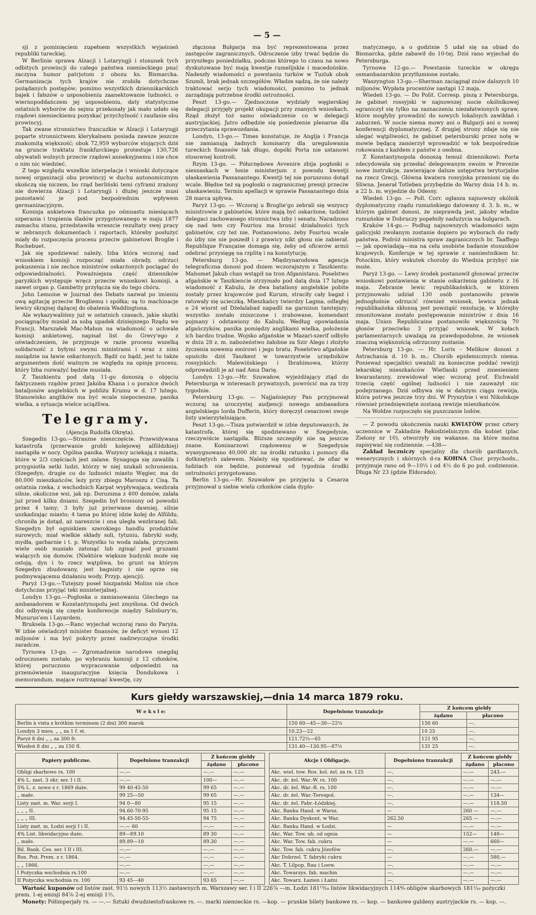— 5 —
sji z pominięciem zupełnem wszystkich wyjaśnień republiki tureckiej.
W Berlinie sprawa Alzacji i Lotaryngji i stosunek tych odbitych prowincji do całego państwa niemieckiego psuć zaczyna humor patrjotom z obozu ks. Bismarcka. Germanizacja tych krajów nie zrobiła dotychczas pożądanych postępów; pomimo wszystkich dziennikarskich bajek i fałszów o usposobieniu zaanektowanie ludności, o wiernopoddańczem jej usposobieniu, daty statystyczne ostatnich wyborów do sejmu przekonały jak mało udało się rządowi niemieckiemu pozyskać przychylność i zaufanie obu prowincyj.
Tak zwane stronnictwo francuzkie w Alzacji i Lotaryngji poparte stronnictwem klerykalnem posiada zawsze jeszcze znakomitą większość; obok 72,959 wyborców stojących dziś na gruncie traktatu frankfurckiego protestuje 130,726 obywateli wolnych przeciw rządowi anneksyjnemu i nie chce o nim nic wiedzieć.
Z tego względu wszelkie interpelacje i wnioski dotyczące nowej organizacji obu prowincyj w duchu autonomicznym skończą się niczem, bo rząd berliński temi cyframi zrażony nie dowierza Alzacji i Lotaryngji i dłużej jeszcze musi pozostawić je pod bezpośrednim wpływem germanizacyjnym.
Komisja ankietowa francuzka po ośmnastu miesiącach szperania i tropienia śladów przygotowanego w maju 1877 zamachu stanu, przedstawiła wreszcie rezultaty swej pracy w zebranych dokumentach i raportach, któreby posłużyć miały do rozpoczęcia procesu przeciw gabinetowi Broglie i Rochebuet.
Jak się spodziewać należy, Izba która wczoraj nad wnioskiem komisji rozpocząć miała obrady, odrzuci pokuszenia i nie zechce ministrów oskarżonych pociągać do odpowiedzialności. Poważniejsza część dzienników paryzkich występuje wręcz przeciw wnioskowi komisji, a nawet organ p. Gambetty przyłącza się do tego chóru.
John Lemoine w Journal des Debats nazwał po imieniu ową agitację przeciw Brogliemu i spółka; są to machinacje lewicy skrajnej dążącej do obalenia Waddingtona.
Ale wykazywaliśmy już w ostatnich czasach, jakie skutki pociągnąćby musiał za sobą upadek dzisiejszego Rządu we Francji. Marszałek Mac-Mahon na wiadomość o uchwale komisji ankietowej, napisał list do Grevy'ego z oświadczeniem, że przyjmuje w razie procesu wszelką solidarność z byłymi swymi ministrami i wraz z nimi zasiądzie na ławie oskarżonych. Bądź co bądź, jest to także argumentem dość ważnym ze względu na opinję procesu, który Izba rozważyć będzie musiała.
Z Taszkientu pod datą 11-go donoszą o objęciu faktycznem rządów przez Jakóba Khana i o porażce dwóch bataljonów angielskich w pobliżu Krumu w d. 17 lutego. Stanowisko anglików ma być wcale niepocieszne, panika wielka, a sytuacja wielce uciążliwa.
Telegramy.
(Ajencja Rudolfa Okręta).
Szegedin 13-go.—Straszne nieszczęście. Przewidywana katastrofa (przerwanie grobli kolejowej alföldzkiej) nastąpiła w nocy. Ogólna panika. Wszyscy uciekają z miasta, które w 2/3 częściach jest zalane. Synagoga się zawaliła i przygniotła setki ludzi, którzy w niej szukali schronienia. (Szegedyn, drugie co do ludności miasto Węgier, ma do 80,000 mieszkańców, leży przy zbiegu Maroszu z Cisą. Ta ostatnia rzeka, z wschodnich Karpat wypływająca, wezbrała silnie, okoliczne wsi, jak np. Dorozsma z 400 domów, zalała już przed kilku dniami. Szegedin był broniony od powodzi przez 4 tamy; 3 były już przerwane dawniej, silnie uszkadzając miasto; 4 tama po której idzie kolej do Alföldu, chroniła je dotąd, aż nareszcie i ona uległa wezbranej fali. Szegedyn był ogniskiem szerokiego handlu produktów surowych; miał wielkie składy soli, tytuniu, fabryki sody, mydła, garbarnie i t. p. Wszystko to woda zalała, przyczem wiele osób musiało zatonąć lub zginąć pod gruzami walących się domów. (Niektóre większe budynki może się ostoją, dyn i to rzecz wątpliwa, bo grunt na którym Szegedyn zbudowany, jest bagnisty i nie oprze się podmywającemu działaniu wody. Przyp. ajencji).
Paryż 13-go.—Tutejszy poseł hiszpański Molins nie chce dotychczas przyjąć teki ministerjalnej.
Londyn 13-go.—Pogłoska o zamianowaniu Göschego na ambasadorem w Konstantynopolu jest zmyślona. Od dwóch dni odbywają się częste konferencje między Salisbury'm, Musurus'em i Layardem.
Bruksela 13-go.—Ranc wyjechał wczoraj rano do Paryża. W izbie oświadczył minister finansów, że deficyt wynosi 12 miljonów i ma być pokryty przez nadzwyczajne środki zaradcze.
Tyrnowa 13-go. — Zgromadzenie narodowe onegdaj odroczonem zostało, po wybraniu komisji z 12 członków, której poruczono wypracowanie odpowiedzi na przemówienie inauguracyjne księcia Dondukowa i memorandum, mające roztrząsnąć kwestję, czy
złączona Bułgarja ma być reprezentowana przez zastępców zagranicznych. Odroczenie izby trwać będzie do przyszłego poniedziałku, podczas którego to czasu na nowo dyskutowane być mają kwestje rumelijskie i macedońskie. Nadeszły wiadomości o powstaniu turków w Tuzluk obok Szumli, brak jednak szczegółów. Władze sądzą, że nie należy traktować serjo tych wiadomości, pomimo to jednak zarządzają potrzebne środki ostrożności.
Peszt 13-go.— Zjednoczone wydziały węgierskiej delegacji przyjęły projekt okupacji przy znanych wnioskach. Rząd złożył toż samo oświadczenie co w delegacji austryjackiej. Jutro odbędzie się posiedzenie plenarne dla przeczytania sprawozdania.
Londyn, 13-go.— Times konstatuje, że Anglja i Francja nie zamianują żadnych komisarzy dla uregulowania tureckich finansów tak długo, dopóki Porta nie ustanowi stosownej kontroli.
Rzym 13-go. — Półurzędowe Avvenire zbija pogłoski o niesnaskach w łonie ministerjum z powodu kwestji ułaskawienia Passanantego. Kwestji tej nie poruszono dotąd wcale. Błędne też są pogłoski o zagranicznej pressji przeciw ułaskawieniu. Termin apellacji w sprawie Passanantego dnia 28 marca upływa.
Paryż 13-go. — Wczoraj u Broglie'go zebrali się wszyscy ministrowie z gabinetów, które mają być oskarżone, tudzież delegaci zachowanego stronnictwa izby i senatu. Naradzono się nad tem czy Fourtou ma bronić działalności tych gabinetów, czy też nie. Postanowiono, żeby Fourtou wcale do izby nie nie poszedł i z prawicy nikt głosu nie zabierał. Republique Française domaga się, żeby od oficerów armii odebrać przysięgę na rzplitę i na konstytucję.
Petersburg 13-go. — Międzynarodowa agencja telegraficzna donosi pod dniem wczorajszym z Taszkientu: Mahomet Jakub chan wstąpił na tron Afganistanu. Poselstwo afgańskie w Taszkiencie otrzymało pod datą dnia 17 lutego wiadomość z Kabulu, że dwa bataliony angielskie pobite zostały przez krajowców pod Kurum, straciły cały bagaż i ratowały się ucieczką. Mieszkańcy twierdzy Lagma, odległej o 24 wiorst od Dżelalabad napadli na garnizon tamtejszy; wszystko zostało zniszczone i zrabowane, komendant pojmany i odstawiony do Kabulu. Według opowiadania afgańczyków, panika pomiędzy anglikami wielka, położenie ich bardzo trudne. Wojsko afgańskie w Mazari-szerif odbyło w dniu 28 z. m. nabożeństwo żałobne za Szir Alego i złożyło życzenia nowemu emirowi i jego bratu. Poselstwo afgańskie opuściło dziś Taszkent w towarzystwie urzędników rossyjskich: Malewińskiego i Ibrahimowa, którzy odprowadzili je aż nad Amu Darię.
Londyn 13-go.—Hr. Szuwałow, wyjeżdżający ztąd do Petersburga w interesach prywatnych, powrócić ma za trzy tygodnie.
Petersburg 13-go. — Najjaśniejszy Pan przyjmował wczoraj na uroczystej audjencji nowego ambasadora angielskiego lorda Dufferin, który doręczył cesarzowi swoje listy uwierzytelniające.
Peszt 13-go.—Tisza potwierdził w izbie deputowanych, że katastrofa, której się spodziewano w Szegedynie, rzeczywiście nastąpiła. Bliższe szczegóły nie są jeszcze znane. Komisarzowi rządowemu w Szegedynie wyasygnowano 40,000 złr. na środki ratunku i pomocy dla dotkniętych zalewem. Należy się spodziewać, że ofiar w ludziach nie będzie, ponieważ od tygodnia środki ostrożności przygotowano.
Berlin 13-go.—Hr. Szuwałow po przyjęciu u Cesarza przyjmował u siebie wielu członków ciała dyplo-
matycznego, a o godzinie 5 udał się na obiad do Bismarcka, gdzie zabawił do 10-tej. Dziś rano wyjechał do Petersburga.
Tyrnowa 12-go.— Powstanie tureckie w okręgu osmanbazarskim przytłumione zostało.
Waszyngton 13-go.—Sherman zaciągnął znów dalszych 10 miljonów. Wypłata procentów nastąpi 12 maja.
Wiedeń 13-go. — Do Polit. Corresp. piszą z Petersburga, że gabinet rossyjski w najnowszej nocie okólnikowej ograniczył się tylko na zaznaczeniu niezałatwionych spraw, które mogłyby prowadzić do nowych lokalnych zawikłań i zaburzeń. W nocie niema mowy ani o Bulgarji ani o nowej konferencji dyplomatycznej. Z drugiej strony zdaje się nie ulegać wątpliwości, że gabinet petersburski przez notę w mowie będącą zamierzył wprowadzić w tok bezpośrednie rokowania z każdem z państw z osobna.
Z Konstantynopola donoszą temuż dziennikowi: Porta zdecydowała się przesłać delegowanym swoim w Prevezie nowe instrukcje, zawierające dalsze ustępstwa terytorjalne na rzecz Grecji. Główna kwatera rossyjska przeniosi się do Sliwna. Jenerał Totleben przybędzie do Warny dnia 14 b. m. a 22 b. m. wyjedzie do Odessy.
Wiedeń 13-go. — Poll. Corr. ogłasza najnowszy okólnik dyplomatyczny rządu rumuńskiego datowany d. 3. b. m., w którym gabinet donosi, że nieprawdą jest, jakoby władze rumuńskie w Dobruczy popełniły nadużycia na bulgarach.
Kraków 14-go.— Podług najnowszych wiadomości sejm galicyjski zwołanym zostanie dopiero po wyborach do rady państwa. Podróż ministra spraw zagranicznych br. Taaffego — jak opowiadają—ma na celu osobiste badanie stosunków krajowych. Konferuje w tej sprawie z namiestnikiem hr. Potockim, który wskutek choroby do Wiednia przybyć nie może.
Paryż 13-go. — Lewy środek postanowił głosować przeciw wnioskowi postawienia w stanie oskarżenia gabinetu z 16 maja. Zebranie lewic republikańskich, w którem przyjmowało udział 130 osób postanowiło prawie jednogłośnie odrzucić również wniosek, lewica jednak republikańska skłonną jest powziąść rezolucję, w którejby zmonitowane zostało postępowanie ministrów z dnia 16 maja. Union Republicaine postanowiło większością 70 głosów przeciwko 3 przyjąć wniosek. W kołach parlamentarnych uważają za prawdopodobne, że wniosek znaczną większością odrzucony zostanie.
Petersburg 13-go. — Hr. Loris - Melikow donosi z Astrachania d. 10 b. m.: Chorób epidemicznych niema. Ponieważ specjaliści uważali za konieczne poddać rewizji lekarskiej mieszkańców Wietlanki przed zniesieniem kwarantanny, zrewidował więc wczoraj prof. Eichwald trzecią część ogólnej ludności i nie zauważył nic podejrzanego. Dziś odbywa się w dalszym ciągu rewizja, która potrwa jeszcze trzy dni. W Pryszybie i wsi Nikolskoje również przedsięwzięte zostaną rewizje mieszkańców.
Na Wołdze rozpoczęło się puszczanie lodów.
— Z powodu ukończenia nauki KWIATÓW przez cztery uczennice w Zakładzie Rękodzielniczym dla kobiet (plac Zielony nr 10), otworzyły się wakanse, na które można zapisywać się codziennie. —438—
Zakład leczniczy specjalny dla chorób gardlanych, wenerycznych i skórnych d-ra KOHNA Chor. przychodn., przyjmuje rano od 9—10½ i od 4½ do 6 po poł. codziennie. Długa Nr 23 (gdzie Eldorado).
Kurs giełdy warszawskiej,—dnia 14 marca 1879 roku.
| W e k s l e: | Dopełnione tranzakcje | Z końcem giełdy | |
| --- | --- | --- | --- |
| | | żądano | płacono |
| Berlin à vista z krótkim terminem (2 dni) 300 marek | 150 60—45—30—22½ | 150 60 | —. |
| Londyn 3 mies. „ „ za 1 f. st. | 10.23—22 | 10 25 | —. |
| Paryż 8 dni „ „ za 300 fr. | 121.72½—65 | 121 95 | —. |
| Wiedeń 8 dni „ „ za 150 fl. | 131.40—130.95—87½ | 131 25 | —. |
| Papiery publiczne. | Dopełniono tranzakcji | Z końcem giełdy | |
| --- | --- | --- | --- |
| | | żądano | płacono |
| Obligi skarbowe rs. 100 | —.— | —.— | —.— |
| 4% L. zast. 3 okr. ser. I i II. | —.— | 100— | —.— |
| 5% L. z. nowe z r. 1869 duże. | 99 40-45-50 | 99 65 | —.— |
| „ małe. | 99 25—50 | 99 65 | —.— |
| Listy zast. m. War. serji I. | 94 0—80 | 95 15 | —.— |
| „ „ „ II. | 94.60-70-95 | 95 15 | —.— |
| „ „ „ III. | 94.45-50-55- | 94 75 | —.— |
| Listy zast. m. Łodzi serji I i II. | —.— 60 | —.— | —.— |
| 4% List. likwidacyjne duże. | 89—89.10 | 89 30 | —.— |
| „ małe. | 89.89—10 | 89.30 | —.— |
| Bil. Bank. Ces. ser. I II i III. | —.— | —.— | —.— |
| Ros. Poż. Prem. z r. 1864. | —.— | —.— | —.— |
| „ „ 1866. | —.— | —.— | —.— |
| I Pożyczka wschodnia rs.100 | —.— | —.— | —.— |
| II Pożyczka wschodnia rs. 100 | 93 45—40 | 93 65 | —.— |
| Akcje i Obligacje. | Dopełniono tranzakcji | Z końcem giełdy | |
| --- | --- | --- | --- |
| | | żądano | płacono |
| Akc. wiel. tow. Ros. kol. żel. za rs. 125 | —. | —.— | 243.— |
| Akc. dr. żel. War.-W. rs. 100 | —. | —.— | —.— |
| Akc. dr. żel. War.-B. rs. 100 | —. | —.— | —.— |
| Akc. dr. żel. War.-Terespol. | —. | —.— | 134— |
| Akc. dr. żel. Fabr.-Łódzkiej. | —. | —.— | 118.50 |
| Akc. Banku Hand. w Warsz. | — | 260 — | —.— |
| Akc. Banku Dyskont. w War. | 262.50 | 265 — | —.— |
| Akc. Banku Hand. w Łodzi. | — | —.— | —.— |
| Akc. War. Tow. ub. od ognia | — | 152— | 148— |
| Akc. War. Tow. fab. cukru | — | —.— | 660— |
| Akc. Tow. fab. cukru Józefów | —. | 260.— | —.— |
| Akc Dobrzel. T. fabryki cukru | — | —.— | 580.— |
| Akc. T. Lilpop, Rau i Loew. | —. | —.— | —.— |
| Akc. Towarzys. fab. machin | —. | —.— | —.— |
| Akc. Towarz. Łazien i Łaźni | —. | —.— | —.— |
Wartość kuponów od listów zast. 91½ nowych 113⅓ zastawnych m. Warszawy ser. I i II 226⅞ —m. Łodzi 181¹³⁄₁₈ listów likwidacyjnych 114⁴⁄₉ obligów skarbowych 181⅟₁₀ pożyczki prem. 1-ej emisji 84⅞ 2-ej emisji 1⅔.
Monety: Półimperjały rs. — —.— Sztuki dwudziestofrankowe rs. —. marki niemieckie rs. —kop. — pruskie bilety bankowe rs. — kop. — bankowe guldeny austryjackie rs. — kop. —.